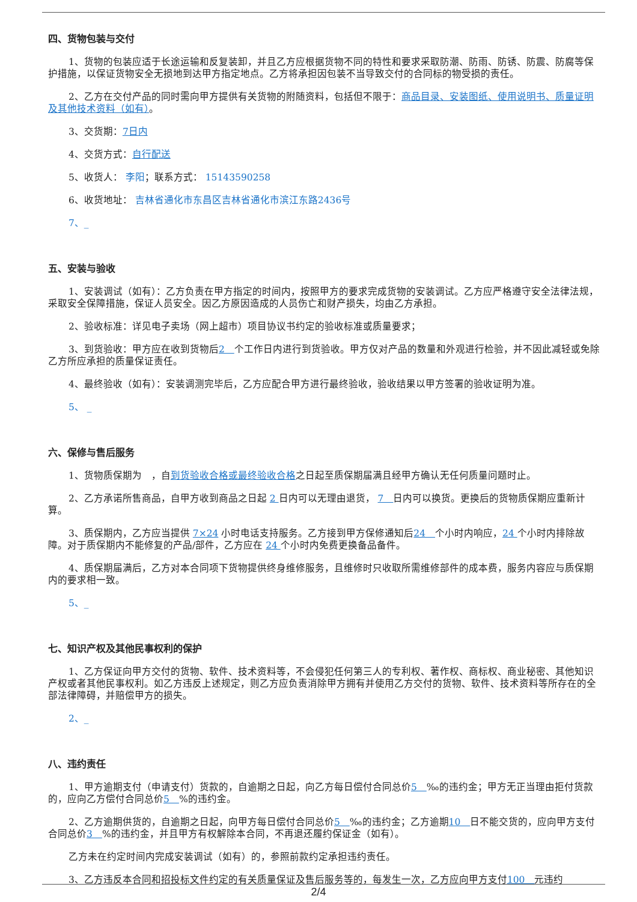四、货物包装与交付
1、货物的包装应适于长途运输和反复装卸，并且乙方应根据货物不同的特性和要求采取防潮、防雨、防锈、防震、防腐等保护措施，以保证货物安全无损地到达甲方指定地点。乙方将承担因包装不当导致交付的合同标的物受损的责任。
2、乙方在交付产品的同时需向甲方提供有关货物的附随资料，包括但不限于：商品目录、安装图纸、使用说明书、质量证明及其他技术资料（如有）。
3、交货期：7日内
4、交货方式：自行配送
5、收货人： 李阳；联系方式： 15143590258
6、收货地址： 吉林省通化市东昌区吉林省通化市滨江东路2436号
7、_
五、安装与验收
1、安装调试（如有）：乙方负责在甲方指定的时间内，按照甲方的要求完成货物的安装调试。乙方应严格遵守安全法律法规，采取安全保障措施，保证人员安全。因乙方原因造成的人员伤亡和财产损失，均由乙方承担。
2、验收标准：详见电子卖场（网上超市）项目协议书约定的验收标准或质量要求；
3、到货验收：甲方应在收到货物后2　个工作日内进行到货验收。甲方仅对产品的数量和外观进行检验，并不因此减轻或免除乙方所应承担的质量保证责任。
4、最终验收（如有）：安装调测完毕后，乙方应配合甲方进行最终验收，验收结果以甲方签署的验收证明为准。
5、 _
六、保修与售后服务
1、货物质保期为　，自到货验收合格或最终验收合格之日起至质保期届满且经甲方确认无任何质量问题时止。
2、乙方承诺所售商品，自甲方收到商品之日起 2 日内可以无理由退货， 7　日内可以换货。更换后的货物质保期应重新计算。
3、质保期内，乙方应当提供 7×24 小时电话支持服务。乙方接到甲方保修通知后24　个小时内响应，24 个小时内排除故障。对于质保期内不能修复的产品/部件，乙方应在 24 个小时内免费更换备品备件。
4、质保期届满后，乙方对本合同项下货物提供终身维修服务，且维修时只收取所需维修部件的成本费，服务内容应与质保期内的要求相一致。
5、_
七、知识产权及其他民事权利的保护
1、乙方保证向甲方交付的货物、软件、技术资料等，不会侵犯任何第三人的专利权、著作权、商标权、商业秘密、其他知识产权或者其他民事权利。如乙方违反上述规定，则乙方应负责消除甲方拥有并使用乙方交付的货物、软件、技术资料等所存在的全部法律障碍，并赔偿甲方的损失。
2、_
八、违约责任
1、甲方逾期支付（申请支付）货款的，自逾期之日起，向乙方每日偿付合同总价5　‰的违约金；甲方无正当理由拒付货款的，应向乙方偿付合同总价5　%的违约金。
2、乙方逾期供货的，自逾期之日起，向甲方每日偿付合同总价5　‰的违约金；乙方逾期10　日不能交货的，应向甲方支付合同总价3　%的违约金，并且甲方有权解除本合同，不再退还履约保证金（如有）。
乙方未在约定时间内完成安装调试（如有）的，参照前款约定承担违约责任。
3、乙方违反本合同和招投标文件约定的有关质量保证及售后服务等的，每发生一次，乙方应向甲方支付100　元违约
2/4